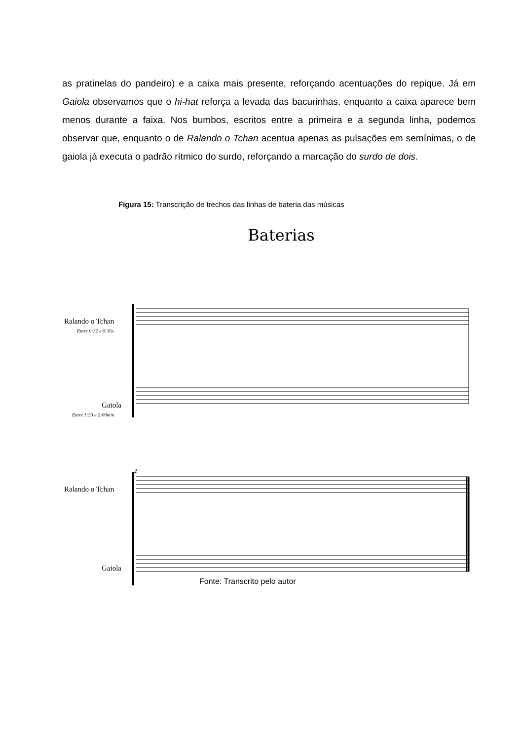as pratinelas do pandeiro) e a caixa mais presente, reforçando acentuações do repique. Já em Gaiola observamos que o hi-hat reforça a levada das bacurinhas, enquanto a caixa aparece bem menos durante a faixa. Nos bumbos, escritos entre a primeira e a segunda linha, podemos observar que, enquanto o de Ralando o Tchan acentua apenas as pulsações em semínimas, o de gaiola já executa o padrão rítmico do surdo, reforçando a marcação do surdo de dois.
Figura 15: Transcrição de trechos das linhas de bateria das músicas
Baterias
Ralando o Tchan
Entre 0:32 e 0:36s
Gaiola
Entre 1:53 e 2:00min
Ralando o Tchan
Gaiola
2
Fonte: Transcrito pelo autor